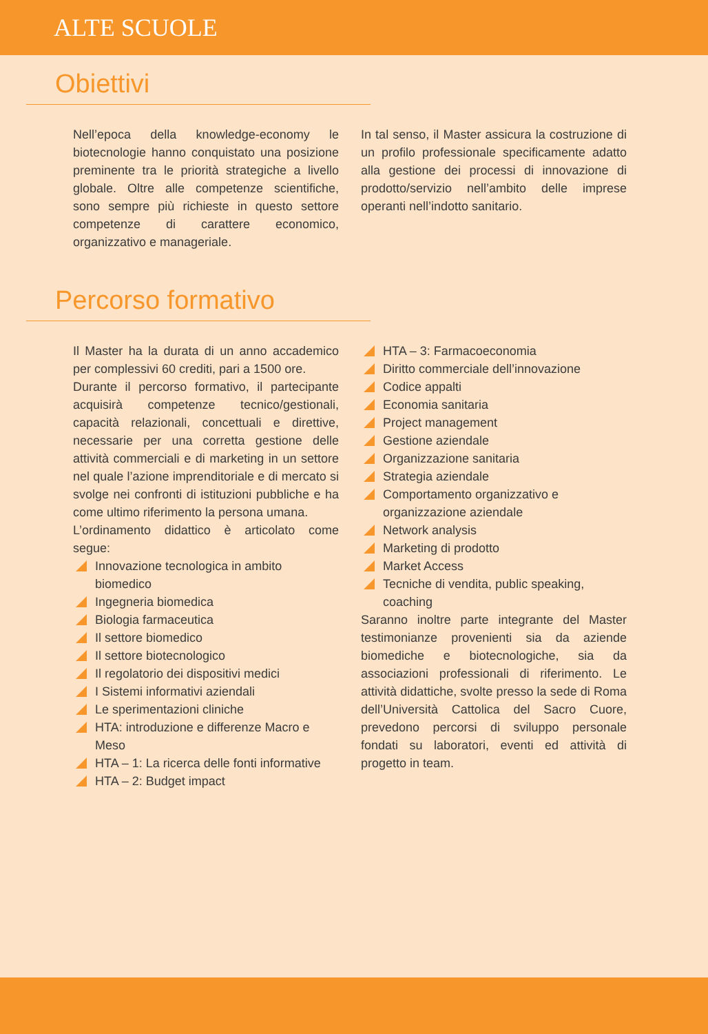ALTE SCUOLE
Obiettivi
Nell’epoca della knowledge-economy le biotecnologie hanno conquistato una posizione preminente tra le priorità strategiche a livello globale. Oltre alle competenze scientifiche, sono sempre più richieste in questo settore competenze di carattere economico, organizzativo e manageriale.
In tal senso, il Master assicura la costruzione di un profilo professionale specificamente adatto alla gestione dei processi di innovazione di prodotto/servizio nell’ambito delle imprese operanti nell’indotto sanitario.
Percorso formativo
Il Master ha la durata di un anno accademico per complessivi 60 crediti, pari a 1500 ore.
Durante il percorso formativo, il partecipante acquisirà competenze tecnico/gestionali, capacità relazionali, concettuali e direttive, necessarie per una corretta gestione delle attività commerciali e di marketing in un settore nel quale l’azione imprenditoriale e di mercato si svolge nei confronti di istituzioni pubbliche e ha come ultimo riferimento la persona umana.
L’ordinamento didattico è articolato come segue:
Innovazione tecnologica in ambito biomedico
Ingegneria biomedica
Biologia farmaceutica
Il settore biomedico
Il settore biotecnologico
Il regolatorio dei dispositivi medici
I Sistemi informativi aziendali
Le sperimentazioni cliniche
HTA: introduzione e differenze Macro e Meso
HTA – 1: La ricerca delle fonti informative
HTA – 2: Budget impact
HTA – 3: Farmacoeconomia
Diritto commerciale dell’innovazione
Codice appalti
Economia sanitaria
Project management
Gestione aziendale
Organizzazione sanitaria
Strategia aziendale
Comportamento organizzativo e organizzazione aziendale
Network analysis
Marketing di prodotto
Market Access
Tecniche di vendita, public speaking, coaching
Saranno inoltre parte integrante del Master testimonianze provenienti sia da aziende biomediche e biotecnologiche, sia da associazioni professionali di riferimento. Le attività didattiche, svolte presso la sede di Roma dell’Università Cattolica del Sacro Cuore, prevedono percorsi di sviluppo personale fondati su laboratori, eventi ed attività di progetto in team.